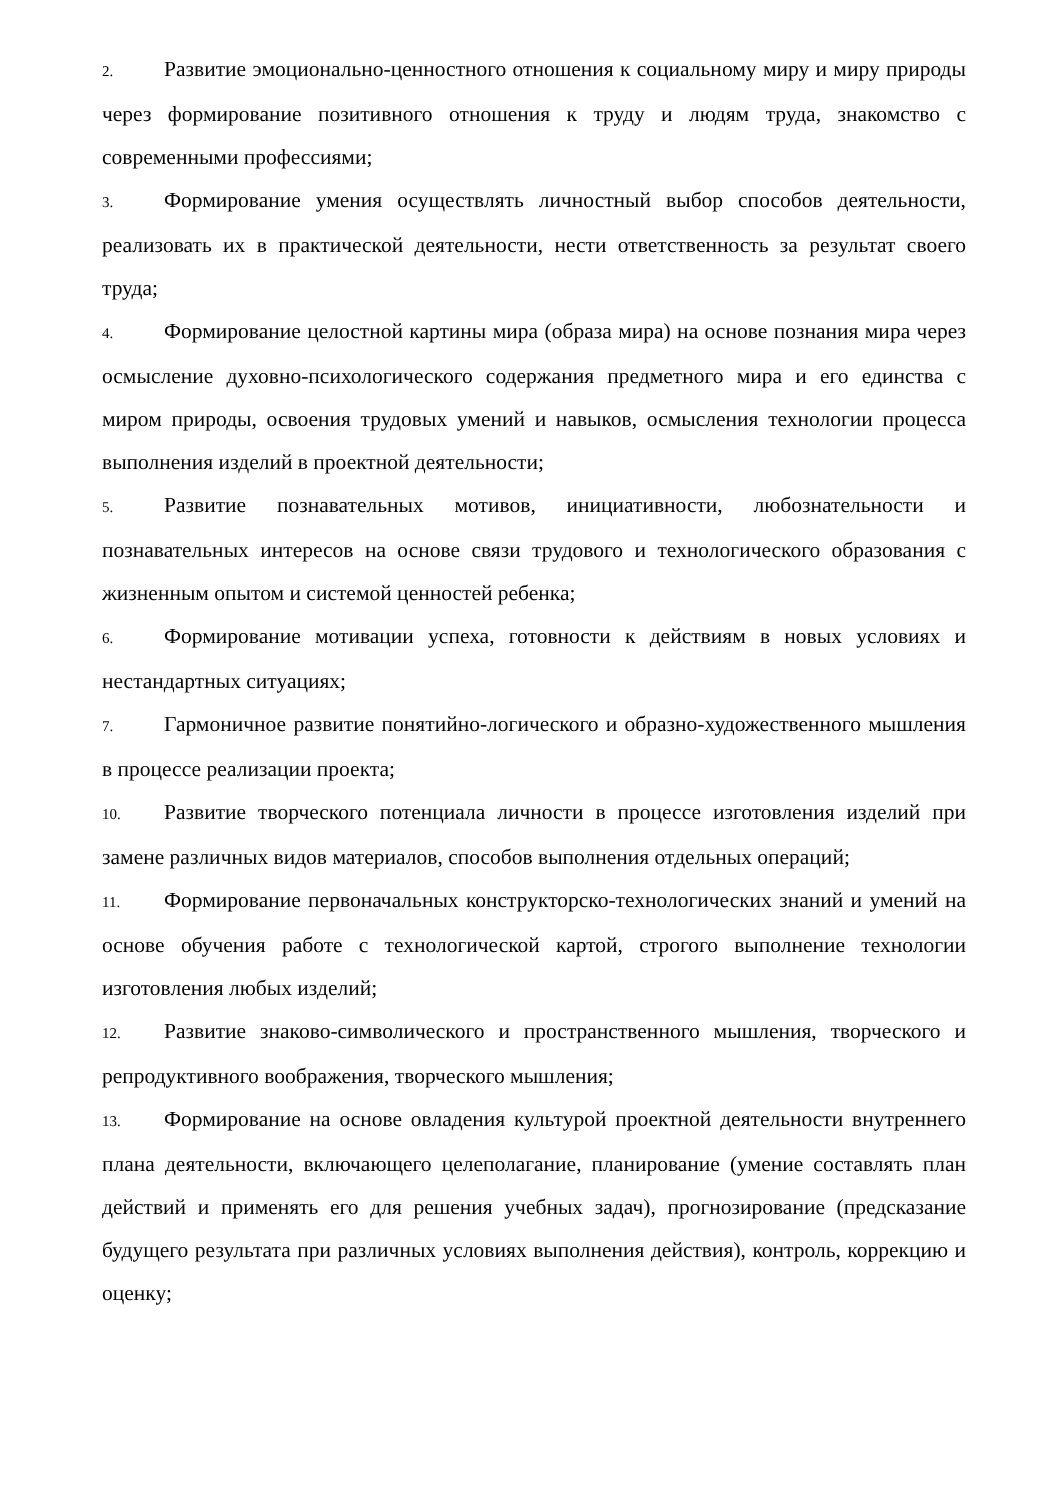2. Развитие эмоционально-ценностного отношения к социальному миру и миру природы через формирование позитивного отношения к труду и людям труда, знакомство с современными профессиями;
3. Формирование умения осуществлять личностный выбор способов деятельности, реализовать их в практической деятельности, нести ответственность за результат своего труда;
4. Формирование целостной картины мира (образа мира) на основе познания мира через осмысление духовно-психологического содержания предметного мира и его единства с миром природы, освоения трудовых умений и навыков, осмысления технологии процесса выполнения изделий в проектной деятельности;
5. Развитие познавательных мотивов, инициативности, любознательности и познавательных интересов на основе связи трудового и технологического образования с жизненным опытом и системой ценностей ребенка;
6. Формирование мотивации успеха, готовности к действиям в новых условиях и нестандартных ситуациях;
7. Гармоничное развитие понятийно-логического и образно-художественного мышления в процессе реализации проекта;
10. Развитие творческого потенциала личности в процессе изготовления изделий при замене различных видов материалов, способов выполнения отдельных операций;
11. Формирование первоначальных конструкторско-технологических знаний и умений на основе обучения работе с технологической картой, строгого выполнение технологии изготовления любых изделий;
12. Развитие знаково-символического и пространственного мышления, творческого и репродуктивного воображения, творческого мышления;
13. Формирование на основе овладения культурой проектной деятельности внутреннего плана деятельности, включающего целеполагание, планирование (умение составлять план действий и применять его для решения учебных задач), прогнозирование (предсказание будущего результата при различных условиях выполнения действия), контроль, коррекцию и оценку;